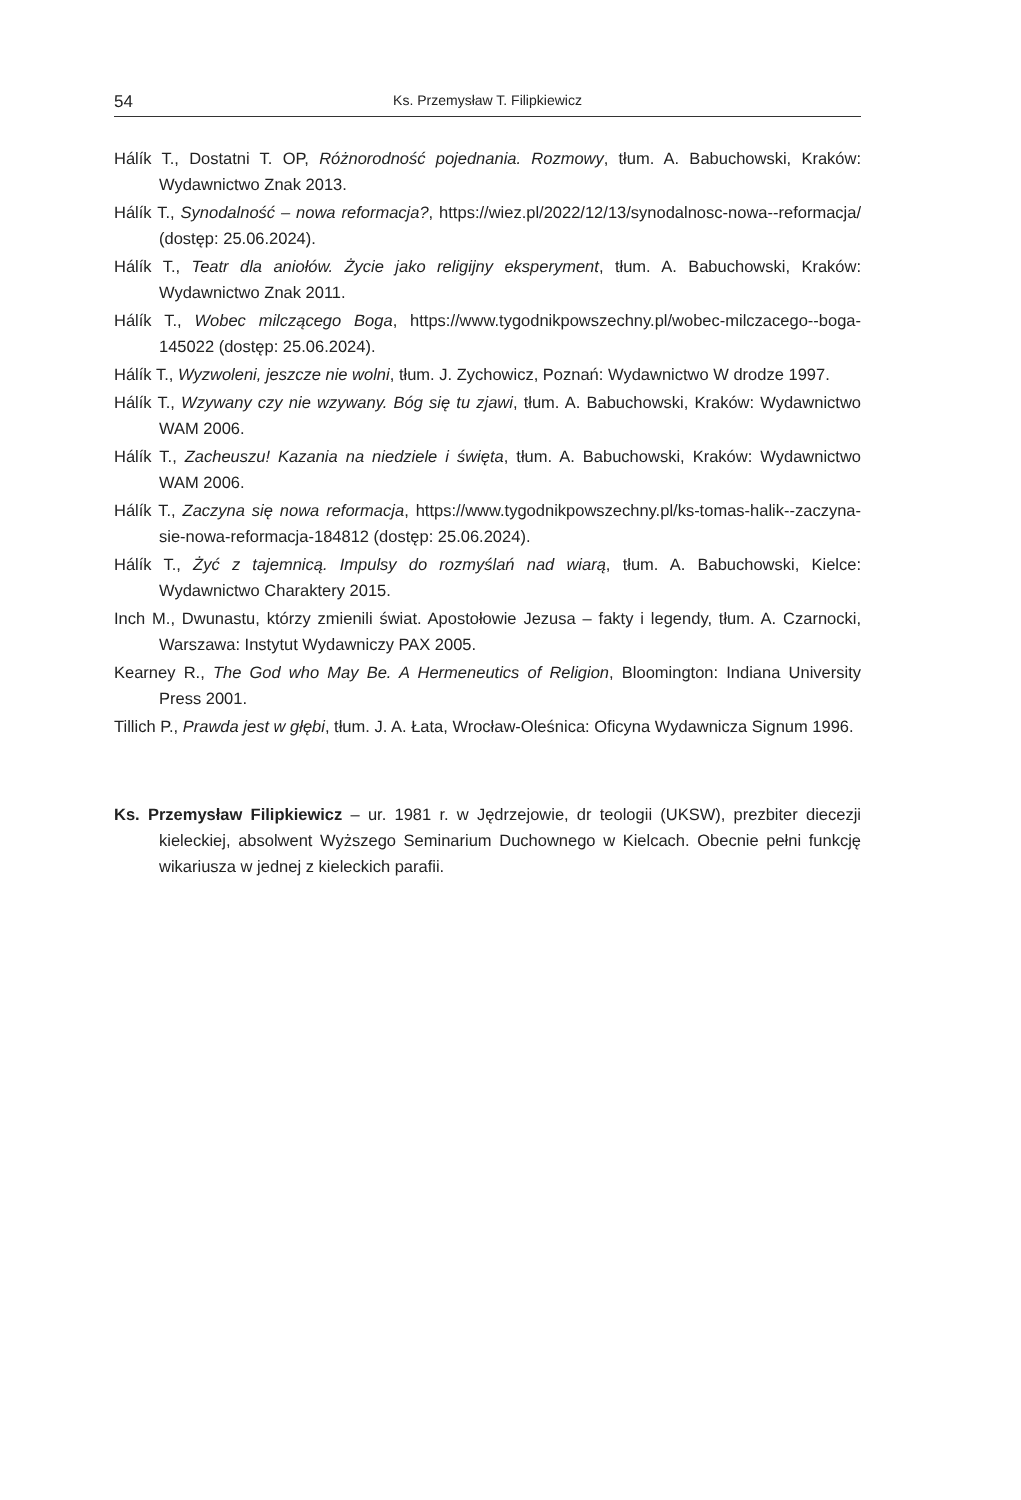54 Ks. Przemysław T. Filipkiewicz
Hálík T., Dostatni T. OP, Różnorodność pojednania. Rozmowy, tłum. A. Babuchowski, Kraków: Wydawnictwo Znak 2013.
Hálík T., Synodalność – nowa reformacja?, https://wiez.pl/2022/12/13/synodalnosc-nowa-­-reformacja/ (dostęp: 25.06.2024).
Hálík T., Teatr dla aniołów. Życie jako religijny eksperyment, tłum. A. Babuchowski, Kraków: Wydawnictwo Znak 2011.
Hálík T., Wobec milczącego Boga, https://www.tygodnikpowszechny.pl/wobec-milczacego-­-boga-145022 (dostęp: 25.06.2024).
Hálík T., Wyzwoleni, jeszcze nie wolni, tłum. J. Zychowicz, Poznań: Wydawnictwo W drodze 1997.
Hálík T., Wzywany czy nie wzywany. Bóg się tu zjawi, tłum. A. Babuchowski, Kraków: Wydawnictwo WAM 2006.
Hálík T., Zacheuszu! Kazania na niedziele i święta, tłum. A. Babuchowski, Kraków: Wydawnictwo WAM 2006.
Hálík T., Zaczyna się nowa reformacja, https://www.tygodnikpowszechny.pl/ks-tomas-halik-­-zaczyna-sie-nowa-reformacja-184812 (dostęp: 25.06.2024).
Hálík T., Żyć z tajemnicą. Impulsy do rozmyślań nad wiarą, tłum. A. Babuchowski, Kielce: Wydawnictwo Charaktery 2015.
Inch M., Dwunastu, którzy zmienili świat. Apostołowie Jezusa – fakty i legendy, tłum. A. Czarnocki, Warszawa: Instytut Wydawniczy PAX 2005.
Kearney R., The God who May Be. A Hermeneutics of Religion, Bloomington: Indiana University Press 2001.
Tillich P., Prawda jest w głębi, tłum. J. A. Łata, Wrocław-Oleśnica: Oficyna Wydawnicza Signum 1996.
Ks. Przemysław Filipkiewicz – ur. 1981 r. w Jędrzejowie, dr teologii (UKSW), prezbiter diecezji kieleckiej, absolwent Wyższego Seminarium Duchownego w Kielcach. Obecnie pełni funkcję wikariusza w jednej z kieleckich parafii.